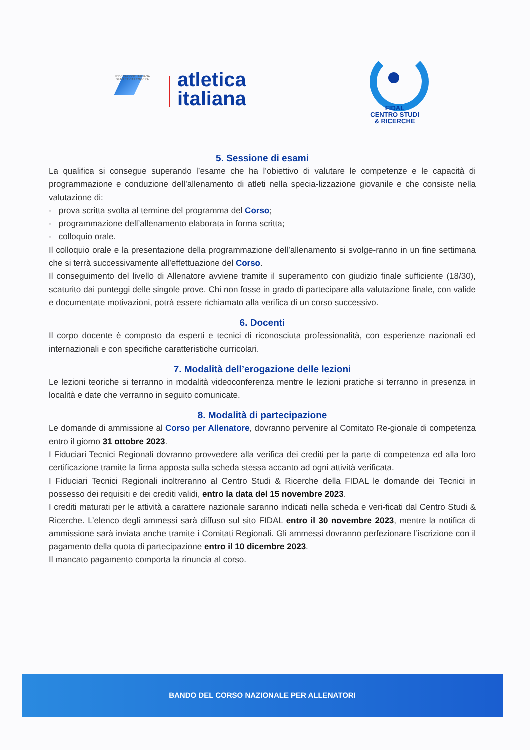FEDERAZIONE ITALIANA
DI ATLETICA LEGGERA
atletica
italiana
FIDAL
CENTRO STUDI
& RICERCHE
5. Sessione di esami
La qualifica si consegue superando l’esame che ha l’obiettivo di valutare le competenze e le capacità di programmazione e conduzione dell’allenamento di atleti nella specia-lizzazione giovanile e che consiste nella valutazione di:
- prova scritta svolta al termine del programma del Corso;
- programmazione dell’allenamento elaborata in forma scritta;
- colloquio orale.
Il colloquio orale e la presentazione della programmazione dell’allenamento si svolge-ranno in un fine settimana che si terrà successivamente all’effettuazione del Corso.
Il conseguimento del livello di Allenatore avviene tramite il superamento con giudizio finale sufficiente (18/30), scaturito dai punteggi delle singole prove. Chi non fosse in grado di partecipare alla valutazione finale, con valide e documentate motivazioni, potrà essere richiamato alla verifica di un corso successivo.
6. Docenti
Il corpo docente è composto da esperti e tecnici di riconosciuta professionalità, con esperienze nazionali ed internazionali e con specifiche caratteristiche curricolari.
7. Modalità dell’erogazione delle lezioni
Le lezioni teoriche si terranno in modalità videoconferenza mentre le lezioni pratiche si terranno in presenza in località e date che verranno in seguito comunicate.
8. Modalità di partecipazione
Le domande di ammissione al Corso per Allenatore, dovranno pervenire al Comitato Re-gionale di competenza entro il giorno 31 ottobre 2023.
I Fiduciari Tecnici Regionali dovranno provvedere alla verifica dei crediti per la parte di competenza ed alla loro certificazione tramite la firma apposta sulla scheda stessa accanto ad ogni attività verificata.
I Fiduciari Tecnici Regionali inoltreranno al Centro Studi & Ricerche della FIDAL le domande dei Tecnici in possesso dei requisiti e dei crediti validi, entro la data del 15 novembre 2023.
I crediti maturati per le attività a carattere nazionale saranno indicati nella scheda e veri-ficati dal Centro Studi & Ricerche. L’elenco degli ammessi sarà diffuso sul sito FIDAL entro il 30 novembre 2023, mentre la notifica di ammissione sarà inviata anche tramite i Comitati Regionali. Gli ammessi dovranno perfezionare l’iscrizione con il pagamento della quota di partecipazione entro il 10 dicembre 2023.
Il mancato pagamento comporta la rinuncia al corso.
BANDO DEL CORSO NAZIONALE PER ALLENATORI